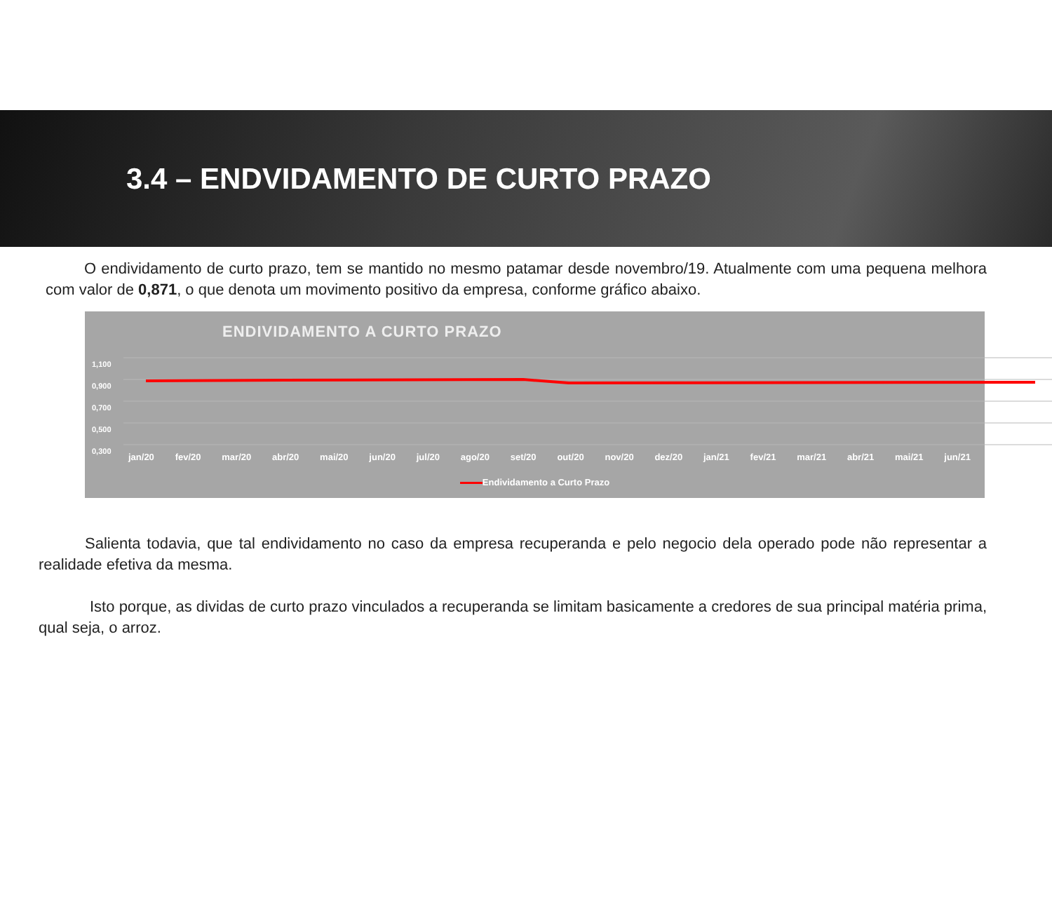3.4 – ENDVIDAMENTO DE CURTO PRAZO
O endividamento de curto prazo, tem se mantido no mesmo patamar desde novembro/19. Atualmente com uma pequena melhora com valor de 0,871, o que denota um movimento positivo da empresa, conforme gráfico abaixo.
ENDIVIDAMENTO A CURTO PRAZO
1,100
0,900
0,700
0,500
0,300
jan/20 fev/20 mar/20 abr/20 mai/20 jun/20 jul/20 ago/20 set/20 out/20 nov/20 dez/20 jan/21 fev/21 mar/21 abr/21 mai/21 jun/21
Endividamento a Curto Prazo
Salienta todavia, que tal endividamento no caso da empresa recuperanda e pelo negocio dela operado pode não representar a realidade efetiva da mesma.
Isto porque, as dividas de curto prazo vinculados a recuperanda se limitam basicamente a credores de sua principal matéria prima, qual seja, o arroz.